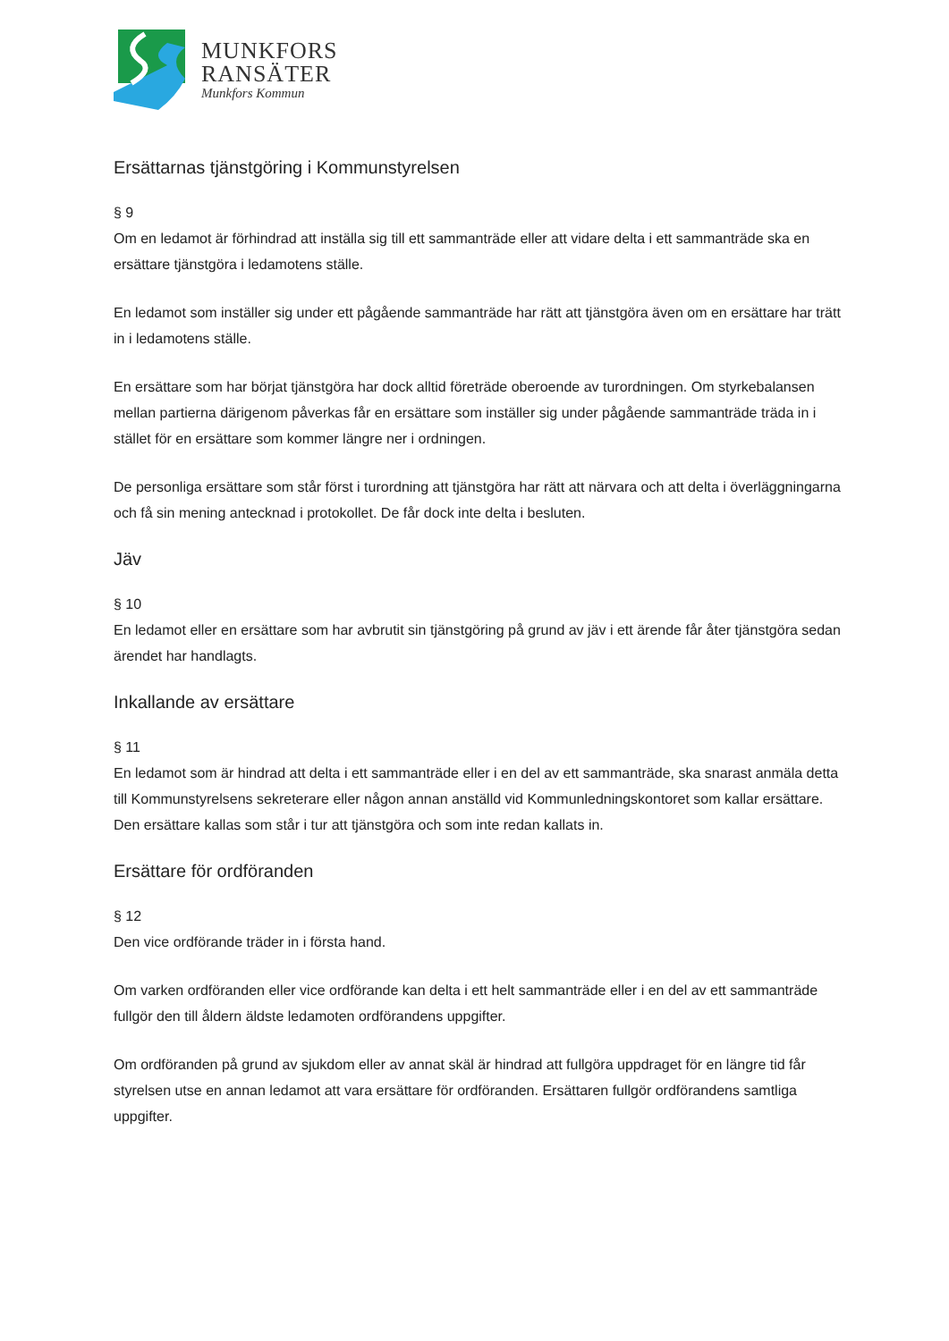MUNKFORS
RANSÄTER
Munkfors Kommun
Ersättarnas tjänstgöring i Kommunstyrelsen
§ 9
Om en ledamot är förhindrad att inställa sig till ett sammanträde eller att vidare delta i ett sammanträde ska en ersättare tjänstgöra i ledamotens ställe.
En ledamot som inställer sig under ett pågående sammanträde har rätt att tjänstgöra även om en ersättare har trätt in i ledamotens ställe.
En ersättare som har börjat tjänstgöra har dock alltid företräde oberoende av turordningen. Om styrkebalansen mellan partierna därigenom påverkas får en ersättare som inställer sig under pågående sammanträde träda in i stället för en ersättare som kommer längre ner i ordningen.
De personliga ersättare som står först i turordning att tjänstgöra har rätt att närvara och att delta i överläggningarna och få sin mening antecknad i protokollet. De får dock inte delta i besluten.
Jäv
§ 10
En ledamot eller en ersättare som har avbrutit sin tjänstgöring på grund av jäv i ett ärende får åter tjänstgöra sedan ärendet har handlagts.
Inkallande av ersättare
§ 11
En ledamot som är hindrad att delta i ett sammanträde eller i en del av ett sammanträde, ska snarast anmäla detta till Kommunstyrelsens sekreterare eller någon annan anställd vid Kommunledningskontoret som kallar ersättare. Den ersättare kallas som står i tur att tjänstgöra och som inte redan kallats in.
Ersättare för ordföranden
§ 12
Den vice ordförande träder in i första hand.
Om varken ordföranden eller vice ordförande kan delta i ett helt sammanträde eller i en del av ett sammanträde fullgör den till åldern äldste ledamoten ordförandens uppgifter.
Om ordföranden på grund av sjukdom eller av annat skäl är hindrad att fullgöra uppdraget för en längre tid får styrelsen utse en annan ledamot att vara ersättare för ordföranden. Ersättaren fullgör ordförandens samtliga uppgifter.